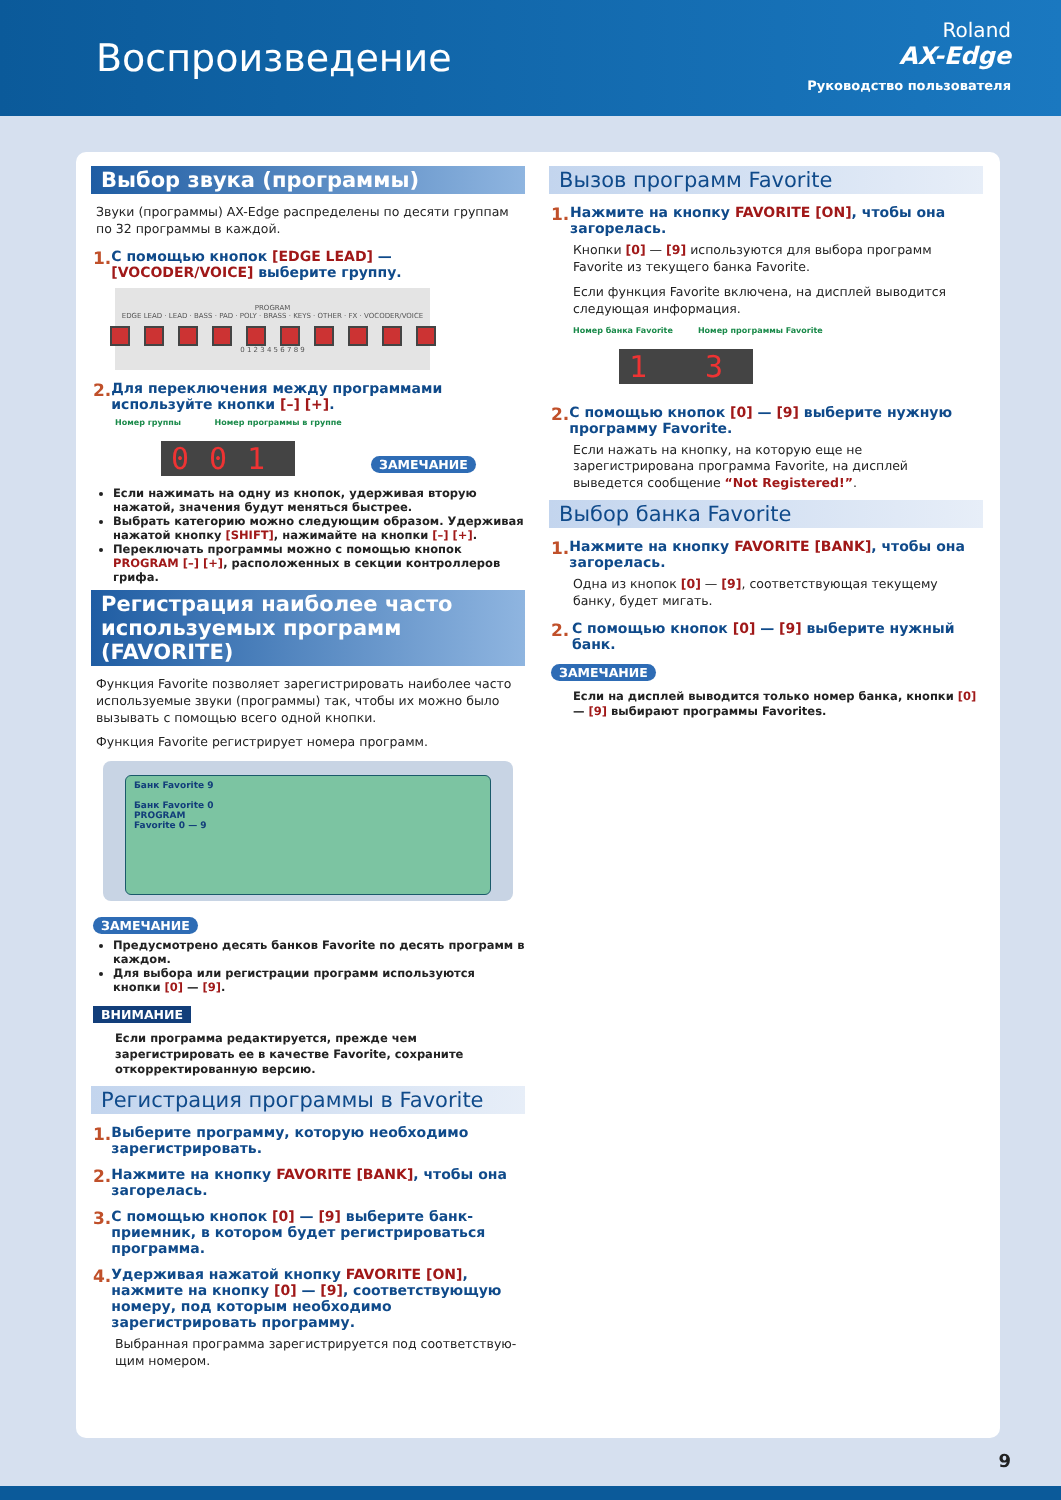Воспроизведение
Roland
AX-Edge
Руководство пользователя
Выбор звука (программы)
Звуки (программы) AX-Edge распределены по десяти группам по 32 программы в каждой.
1. С помощью кнопок [EDGE LEAD] — [VOCODER/VOICE] выберите группу.
PROGRAM
EDGE LEAD · LEAD · BASS · PAD · POLY · BRASS · KEYS · OTHER · FX · VOCODER/VOICE
0 1 2 3 4 5 6 7 8 9
2. Для переключения между программами используйте кнопки [–] [+].
Номер группы Номер программы в группе
001
ЗАМЕЧАНИЕ
Если нажимать на одну из кнопок, удерживая вторую нажатой, значения будут меняться быстрее.
Выбрать категорию можно следующим образом. Удерживая нажатой кнопку [SHIFT], нажимайте на кнопки [–] [+].
Переключать программы можно с помощью кнопок PROGRAM [–] [+], расположенных в секции контроллеров грифа.
Регистрация наиболее часто используемых программ (FAVORITE)
Функция Favorite позволяет зарегистрировать наиболее часто используемые звуки (программы) так, чтобы их можно было вызывать с помощью всего одной кнопки.
Функция Favorite регистрирует номера программ.
Банк Favorite 9
Банк Favorite 0
PROGRAM
Favorite 0 — 9
ЗАМЕЧАНИЕ
Предусмотрено десять банков Favorite по десять программ в каждом.
Для выбора или регистрации программ используются кнопки [0] — [9].
ВНИМАНИЕ
Если программа редактируется, прежде чем зарегистрировать ее в качестве Favorite, сохраните откорректированную версию.
Регистрация программы в Favorite
1. Выберите программу, которую необходимо зарегистрировать.
2. Нажмите на кнопку FAVORITE [BANK], чтобы она загорелась.
3. С помощью кнопок [0] — [9] выберите банк-приемник, в котором будет регистрироваться программа.
4. Удерживая нажатой кнопку FAVORITE [ON], нажмите на кнопку [0] — [9], соответствующую номеру, под которым необходимо зарегистрировать программу.
Выбранная программа зарегистрируется под соответствую-щим номером.
Вызов программ Favorite
1. Нажмите на кнопку FAVORITE [ON], чтобы она загорелась.
Кнопки [0] — [9] используются для выбора программ Favorite из текущего банка Favorite.
Если функция Favorite включена, на дисплей выводится следующая информация.
Номер банка Favorite Номер программы Favorite
1 3
2. С помощью кнопок [0] — [9] выберите нужную программу Favorite.
Если нажать на кнопку, на которую еще не зарегистрирована программа Favorite, на дисплей выведется сообщение “Not Registered!”.
Выбор банка Favorite
1. Нажмите на кнопку FAVORITE [BANK], чтобы она загорелась.
Одна из кнопок [0] — [9], соответствующая текущему банку, будет мигать.
2. С помощью кнопок [0] — [9] выберите нужный банк.
ЗАМЕЧАНИЕ
Если на дисплей выводится только номер банка, кнопки [0] — [9] выбирают программы Favorites.
9